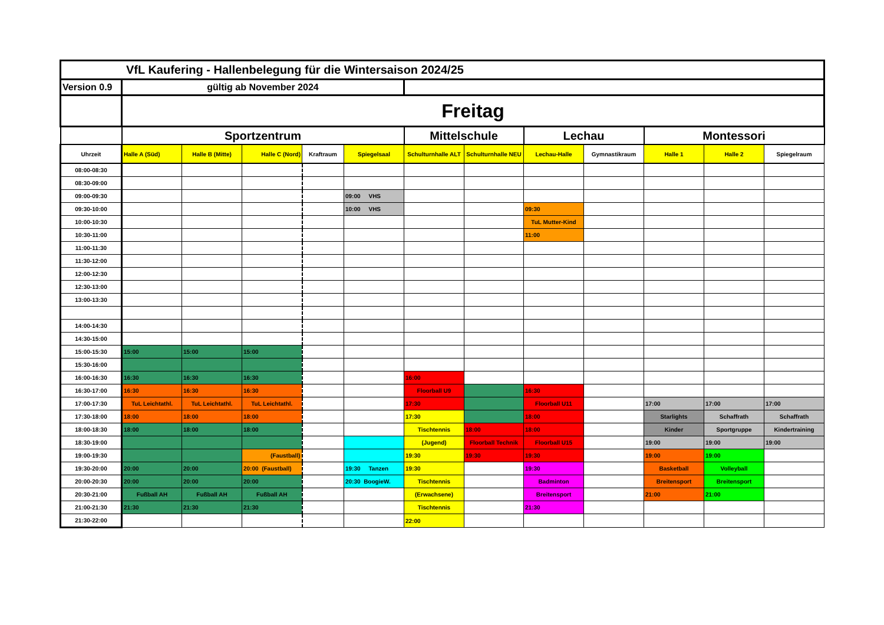| VfL Kaufering - Hallenbelegung für die Wintersaison 2024/25 | | | | | | | | | | | | |
| Version 0.9 | gültig ab November 2024 | | | | | | | | | | | |
| | Freitag | | | | | | | | | | | |
| | Sportzentrum | | | | | Mittelschule | | Lechau | | Montessori | | |
| Uhrzeit | Halle A (Süd) | Halle B (Mitte) | Halle C (Nord) | Kraftraum | Spiegelsaal | Schulturnhalle ALT | Schulturnhalle NEU | Lechau-Halle | Gymnastikraum | Halle 1 | Halle 2 | Spiegelraum |
| 08:00-08:30 | | | | | | | | | | | | |
| 08:30-09:00 | | | | | | | | | | | | |
| 09:00-09:30 | | | | | 09:00 VHS | | | | | | | |
| 09:30-10:00 | | | | | 10:00 VHS | | | 09:30 | | | | |
| 10:00-10:30 | | | | | | | | TuL Mutter-Kind | | | | |
| 10:30-11:00 | | | | | | | | 11:00 | | | | |
| 11:00-11:30 | | | | | | | | | | | | |
| 11:30-12:00 | | | | | | | | | | | | |
| 12:00-12:30 | | | | | | | | | | | | |
| 12:30-13:00 | | | | | | | | | | | | |
| 13:00-13:30 | | | | | | | | | | | | |
| 14:00-14:30 | | | | | | | | | | | | |
| 14:30-15:00 | | | | | | | | | | | | |
| 15:00-15:30 | 15:00 | 15:00 | 15:00 | | | | | | | | | |
| 15:30-16:00 | | | | | | | | | | | | |
| 16:00-16:30 | 16:30 | 16:30 | 16:30 | | | 16:00 | | | | | | |
| 16:30-17:00 | 16:30 | 16:30 | 16:30 | | | Floorball U9 | | 16:30 | | | | |
| 17:00-17:30 | TuL Leichtathl. | TuL Leichtathl. | TuL Leichtathl. | | | 17:30 | | Floorball U11 | | 17:00 | 17:00 | 17:00 |
| 17:30-18:00 | 18:00 | 18:00 | 18:00 | | | 17:30 | | 18:00 | | Starlights | Schaffrath | Schaffrath |
| 18:00-18:30 | 18:00 | 18:00 | 18:00 | | | Tischtennis | 18:00 | 18:00 | | Kinder | Sportgruppe | Kindertraining |
| 18:30-19:00 | | | | | | (Jugend) | Floorball Technik | Floorball U15 | | 19:00 | 19:00 | 19:00 |
| 19:00-19:30 | | | (Faustball) | | | 19:30 | 19:30 | 19:30 | | 19:00 | 19:00 | |
| 19:30-20:00 | 20:00 | 20:00 | 20:00 (Faustball) | | 19:30 Tanzen | 19:30 | | 19:30 | | Basketball | Volleyball | |
| 20:00-20:30 | 20:00 | 20:00 | 20:00 | | 20:30 BoogieW. | Tischtennis | | Badminton | | Breitensport | Breitensport | |
| 20:30-21:00 | Fußball AH | Fußball AH | Fußball AH | | | (Erwachsene) | | Breitensport | | 21:00 | 21:00 | |
| 21:00-21:30 | 21:30 | 21:30 | 21:30 | | | Tischtennis | | 21:30 | | | | |
| 21:30-22:00 | | | | | | 22:00 | | | | | | |